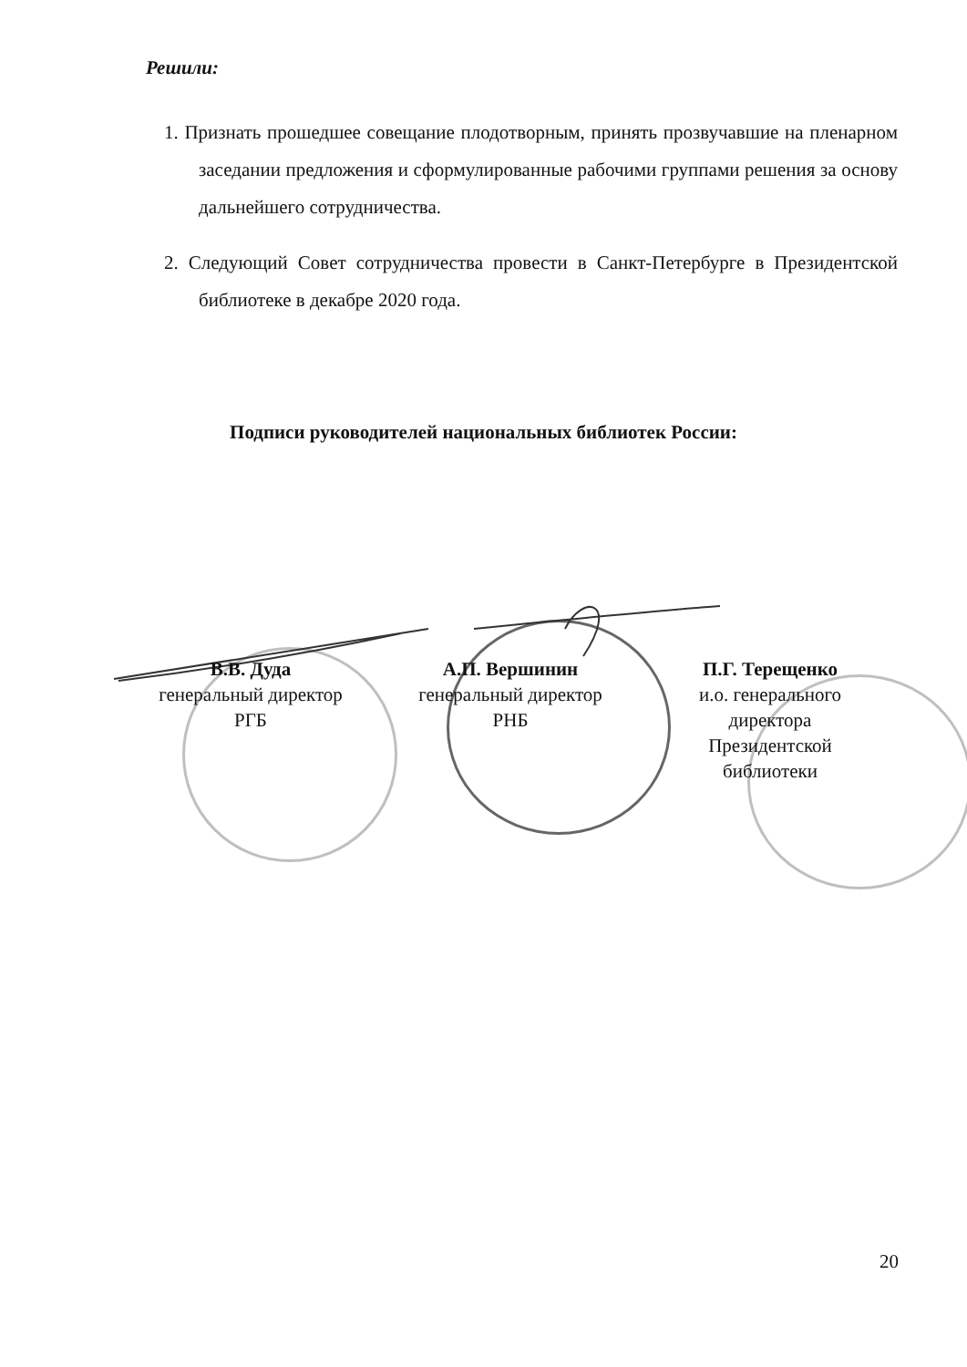Решили:
1. Признать прошедшее совещание плодотворным, принять прозвучавшие на пленарном заседании предложения и сформулированные рабочими группами решения за основу дальнейшего сотрудничества.
2. Следующий Совет сотрудничества провести в Санкт-Петербурге в Президентской библиотеке в декабре 2020 года.
Подписи руководителей национальных библиотек России:
В.В. Дуда
генеральный директор
РГБ
А.П. Вершинин
генеральный директор
РНБ
П.Г. Терещенко
и.о. генерального
директора
Президентской
библиотеки
20